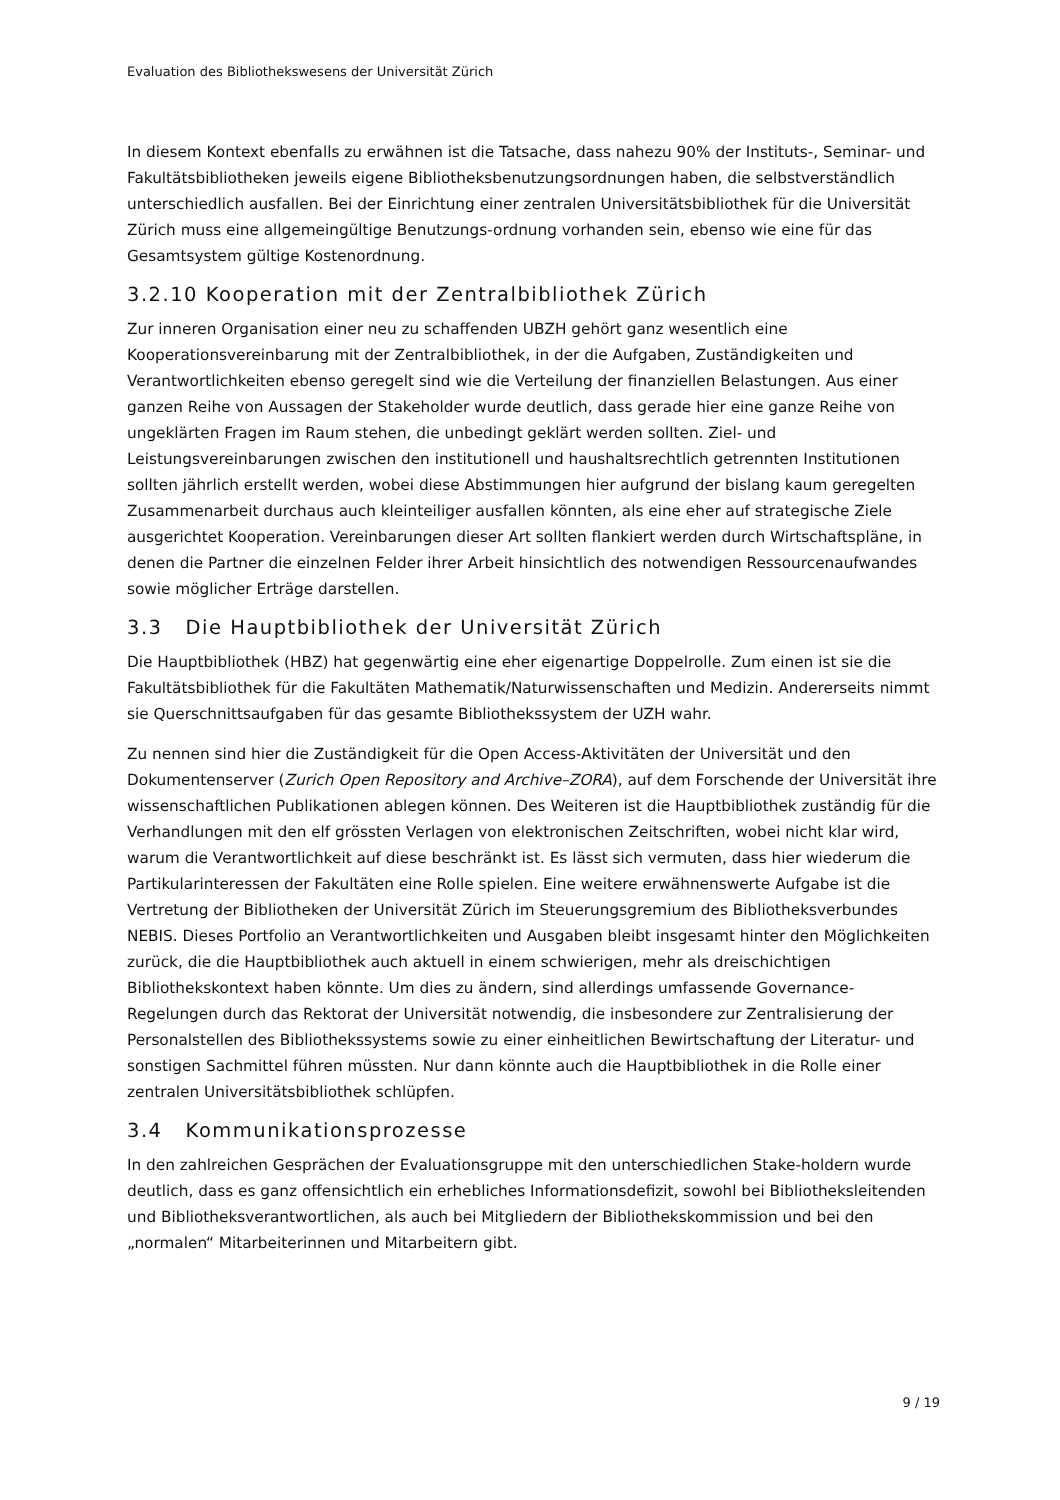Evaluation des Bibliothekswesens der Universität Zürich
In diesem Kontext ebenfalls zu erwähnen ist die Tatsache, dass nahezu 90% der Instituts-, Seminar- und Fakultätsbibliotheken jeweils eigene Bibliotheksbenutzungsordnungen haben, die selbstverständlich unterschiedlich ausfallen. Bei der Einrichtung einer zentralen Universitätsbibliothek für die Universität Zürich muss eine allgemeingültige Benutzungs-ordnung vorhanden sein, ebenso wie eine für das Gesamtsystem gültige Kostenordnung.
3.2.10 Kooperation mit der Zentralbibliothek Zürich
Zur inneren Organisation einer neu zu schaffenden UBZH gehört ganz wesentlich eine Kooperationsvereinbarung mit der Zentralbibliothek, in der die Aufgaben, Zuständigkeiten und Verantwortlichkeiten ebenso geregelt sind wie die Verteilung der finanziellen Belastungen. Aus einer ganzen Reihe von Aussagen der Stakeholder wurde deutlich, dass gerade hier eine ganze Reihe von ungeklärten Fragen im Raum stehen, die unbedingt geklärt werden sollten. Ziel- und Leistungsvereinbarungen zwischen den institutionell und haushaltsrechtlich getrennten Institutionen sollten jährlich erstellt werden, wobei diese Abstimmungen hier aufgrund der bislang kaum geregelten Zusammenarbeit durchaus auch kleinteiliger ausfallen könnten, als eine eher auf strategische Ziele ausgerichtet Kooperation. Vereinbarungen dieser Art sollten flankiert werden durch Wirtschaftspläne, in denen die Partner die einzelnen Felder ihrer Arbeit hinsichtlich des notwendigen Ressourcenaufwandes sowie möglicher Erträge darstellen.
3.3 Die Hauptbibliothek der Universität Zürich
Die Hauptbibliothek (HBZ) hat gegenwärtig eine eher eigenartige Doppelrolle. Zum einen ist sie die Fakultätsbibliothek für die Fakultäten Mathematik/Naturwissenschaften und Medizin. Andererseits nimmt sie Querschnittsaufgaben für das gesamte Bibliothekssystem der UZH wahr.
Zu nennen sind hier die Zuständigkeit für die Open Access-Aktivitäten der Universität und den Dokumentenserver (Zurich Open Repository and Archive–ZORA), auf dem Forschende der Universität ihre wissenschaftlichen Publikationen ablegen können. Des Weiteren ist die Hauptbibliothek zuständig für die Verhandlungen mit den elf grössten Verlagen von elektronischen Zeitschriften, wobei nicht klar wird, warum die Verantwortlichkeit auf diese beschränkt ist. Es lässt sich vermuten, dass hier wiederum die Partikularinteressen der Fakultäten eine Rolle spielen. Eine weitere erwähnenswerte Aufgabe ist die Vertretung der Bibliotheken der Universität Zürich im Steuerungsgremium des Bibliotheksverbundes NEBIS. Dieses Portfolio an Verantwortlichkeiten und Ausgaben bleibt insgesamt hinter den Möglichkeiten zurück, die die Hauptbibliothek auch aktuell in einem schwierigen, mehr als dreischichtigen Bibliothekskontext haben könnte. Um dies zu ändern, sind allerdings umfassende Governance-Regelungen durch das Rektorat der Universität notwendig, die insbesondere zur Zentralisierung der Personalstellen des Bibliothekssystems sowie zu einer einheitlichen Bewirtschaftung der Literatur- und sonstigen Sachmittel führen müssten. Nur dann könnte auch die Hauptbibliothek in die Rolle einer zentralen Universitätsbibliothek schlüpfen.
3.4 Kommunikationsprozesse
In den zahlreichen Gesprächen der Evaluationsgruppe mit den unterschiedlichen Stake-holdern wurde deutlich, dass es ganz offensichtlich ein erhebliches Informationsdefizit, sowohl bei Bibliotheksleitenden und Bibliotheksverantwortlichen, als auch bei Mitgliedern der Bibliothekskommission und bei den „normalen“ Mitarbeiterinnen und Mitarbeitern gibt.
9 / 19